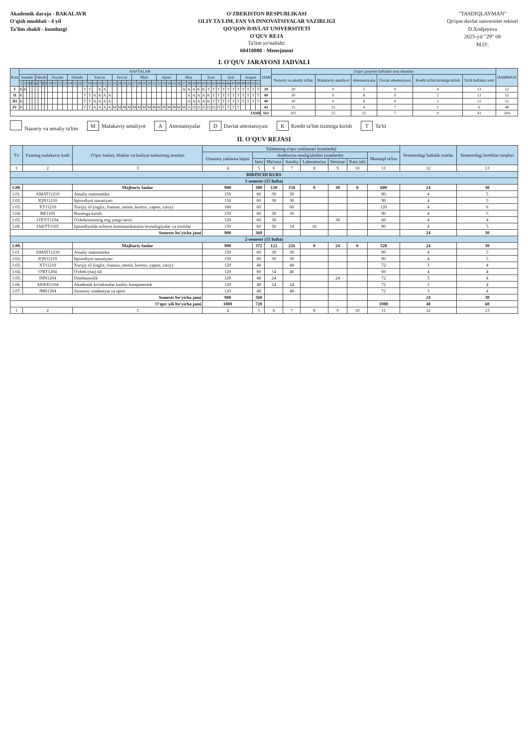Akademik daraja - BAKALAVR
O'qish muddati - 4 yil
Ta'lim shakli - kunduzgi
O'ZBEKISTON RESPUBLIKASI
OLIY TA'LIM, FAN VA INNOVATSIYALAR VAZIRLIGI
QO'QON DAVLAT UNIVERSITETI
O'QUV REJA
Ta'lim yo'nalishi:
60410800 - Menejment
"TASDIQLAYMAN"
Qo'qon davlat universitet rektori
D.Xodjayeva
2025-yil "29" 08
M.O'.
I. O'QUV JARAYONI JADVALI
| Kurs | HAFTALAR | | | | | | | | | | | | | | | | | | | | | | | | | | | | | | | | | | | | | | | | | | | | | | | | | | | | JAMI | O'quv jarayoni haftalari soni shundan | | | | | | HAMMASI |
| --- | --- | --- | --- | --- | --- | --- | --- | --- | --- | --- | --- | --- | --- | --- | --- | --- | --- | --- | --- | --- | --- | --- | --- | --- | --- | --- | --- | --- | --- | --- | --- | --- | --- | --- | --- | --- | --- | --- | --- | --- | --- | --- | --- | --- | --- | --- | --- | --- | --- | --- | --- | --- | --- | --- | --- | --- | --- | --- | --- | --- |
| | Sentabr | | | | | Oktabr | | | | Noyabr | | | | Dekabr | | | | Yanvar | | | | | Fevral | | | | Mart | | | | | Aprel | | | | May | | | | | Iyun | | | | Iyul | | | | Avgust | | | | | Nazariy va amaliy ta'lim | Malakaviy amaliyot | Attestatsiyalar | Davlat attestatsiyasi | Kredit ta'lim tizimiga kirish | Ta'til haftalari soni | |
| | 1 | 2 | 3 | 4 | 5 | 6 | 7 | 8 | 9 | 10 | 11 | 12 | 13 | 14 | 15 | 16 | 17 | 18 | 19 | 20 | 21 | 22 | 23 | 24 | 25 | 26 | 27 | 28 | 29 | 30 | 31 | 32 | 33 | 34 | 35 | 36 | 37 | 38 | 39 | 40 | 41 | 42 | 43 | 44 | 45 | 46 | 47 | 48 | 49 | 50 | 51 | 52 | | | | | | | | |
| I | K | K | | | | | | | | | | | | | | | T | T | | A | A | | | | | | | | | | | | | | | | A | A | A | K | K | T | T | T | T | T | T | T | T | T | T | T | 39 | 30 | 0 | 5 | 0 | 4 | 13 | 52 |
| II | K | | | | | | | | | | | | | | | | T | T | A | A | A | A | | | | | | | | | | | | | | | | A | A | A | A | K | T | T | T | T | T | T | T | T | T | T | 40 | 30 | 0 | 8 | 0 | 2 | 12 | 52 |
| III | K | | | | | | | | | | | | | | | | T | T | A | A | A | A | | | | | | | | | | | | | | | | A | A | A | A | K | T | T | T | T | T | T | T | T | T | T | 40 | 30 | 0 | 8 | 0 | 2 | 12 | 52 |
| IV | K | | | | | | | | | | | | | | | | T | T | A | A | A | A | M | M | M | M | M | M | M | M | M | M | M | M | M | M | M | D | D | D | D | D | D | D | T | T | T | T | | | | | 42 | 15 | 15 | 4 | 7 | 1 | 6 | 48 |
| JAMI | | | | | | | | | | | | | | | | | | | | | | | | | | | | | | | | | | | | | | | | | | | | | | | | | | | | | 161 | 105 | 15 | 25 | 7 | 9 | 43 | 204 |
Nazariy va amaliy ta'lim M Malakaviy amaliyot A Attestatsiyalar D Davlat attestatsiyasi K Kredit ta'lim tizimiga kirish T Ta'til
II. O'QUV REJASI
| T/r | Fanning malakaviy kodi | O'quv fanlari, bloklar va faoliyat turlarining nomlari | Talabaning o'quv yuklamasi (soatlarda) | | | | | | | | Semestrdagi haftalik soatlar | Semestrdagi kreditlar miqdori |
| --- | --- | --- | --- | --- | --- | --- | --- | --- | --- | --- | --- | --- |
| | | | Umumiy yuklama hajmi | Auditoriya mashg'ulotlari (soatlarda) | | | | | | Mustaqil ta'lim | | |
| | | | | Jami | Ma'ruza | Amaliy | Laboratoriya | Seminar | Kurs ishi | | | |
| 1 | 2 | 3 | 4 | 5 | 6 | 7 | 8 | 9 | 10 | 11 | 12 | 13 |
| BIRINCHI KURS | | | | | | | | | | | | |
| 1-semestr (15 hafta) | | | | | | | | | | | | |
| 1.00. | | Majburiy fanlar | 900 | 300 | 120 | 150 | 0 | 30 | 0 | 600 | 24 | 30 |
| 1.01. | AMAT11210 | Amaliy matematika | 150 | 60 | 30 | 30 | | | | 90 | 4 | 5 |
| 1.02. | IQN11210 | Iqtisodiyot nazariyasi | 150 | 60 | 30 | 30 | | | | 90 | 4 | 5 |
| 1.03. | XT11210 | Xorijiy til (ingliz, fransuz, nemis, koreys, yapon, xitoy) | 180 | 60 | | 60 | | | | 120 | 4 | 6 |
| 1.04. | BK1105 | Biznesga kirish | 150 | 60 | 30 | 30 | | | | 90 | 4 | 5 |
| 1.05. | O'EYT1104 | O'zbekistonning eng yangi tarixi | 120 | 60 | 30 | | | 30 | | 60 | 4 | 4 |
| 1.06. | IAKTT1105 | Iqtisodiyotda axborot kommunikatsion texnologiyalar va tizimlar | 150 | 60 | 30 | 14 | 16 | | | 90 | 4 | 5 |
| Semestr bo'yicha jami | | | 900 | 360 | | | | | | | 24 | 30 |
| 2-semestr (15 hafta) | | | | | | | | | | | | |
| 1.00. | | Majburiy fanlar | 900 | 372 | 122 | 226 | 0 | 24 | 0 | 528 | 24 | 30 |
| 1.01. | AMAT11210 | Amaliy matematika | 150 | 60 | 30 | 30 | | | | 90 | 4 | 5 |
| 1.02. | IQN11210 | Iqtisodiyot nazariyasi | 150 | 60 | 30 | 30 | | | | 90 | 4 | 5 |
| 1.03. | XT11210 | Xorijiy til (ingliz, fransuz, nemis, koreys, yapon, xitoy) | 120 | 48 | | 48 | | | | 72 | 3 | 4 |
| 1.04. | O'RT1204 | O'zbek (rus) tili | 120 | 60 | 14 | 46 | | | | 60 | 4 | 4 |
| 1.05. | DIN1204 | Dinshunoslik | 120 | 48 | 24 | | | 24 | | 72 | 3 | 4 |
| 1.06. | AKKK1104 | Akademik ko'nikmalar kasbiy kompenentik | 120 | 48 | 24 | 24 | | | | 72 | 3 | 4 |
| 1.07. | JMS1204 | Jismoniy madaniyat va sport | 120 | 48 | | 48 | | | | 72 | 3 | 4 |
| Semestr bo'yicha jami | | | 900 | 360 | | | | | | | 24 | 30 |
| O'quv yili bo'yicha jami | | | 1800 | 720 | | | | | | 1080 | 48 | 60 |
| 1 | 2 | 3 | 4 | 5 | 6 | 7 | 8 | 9 | 10 | 11 | 12 | 13 |